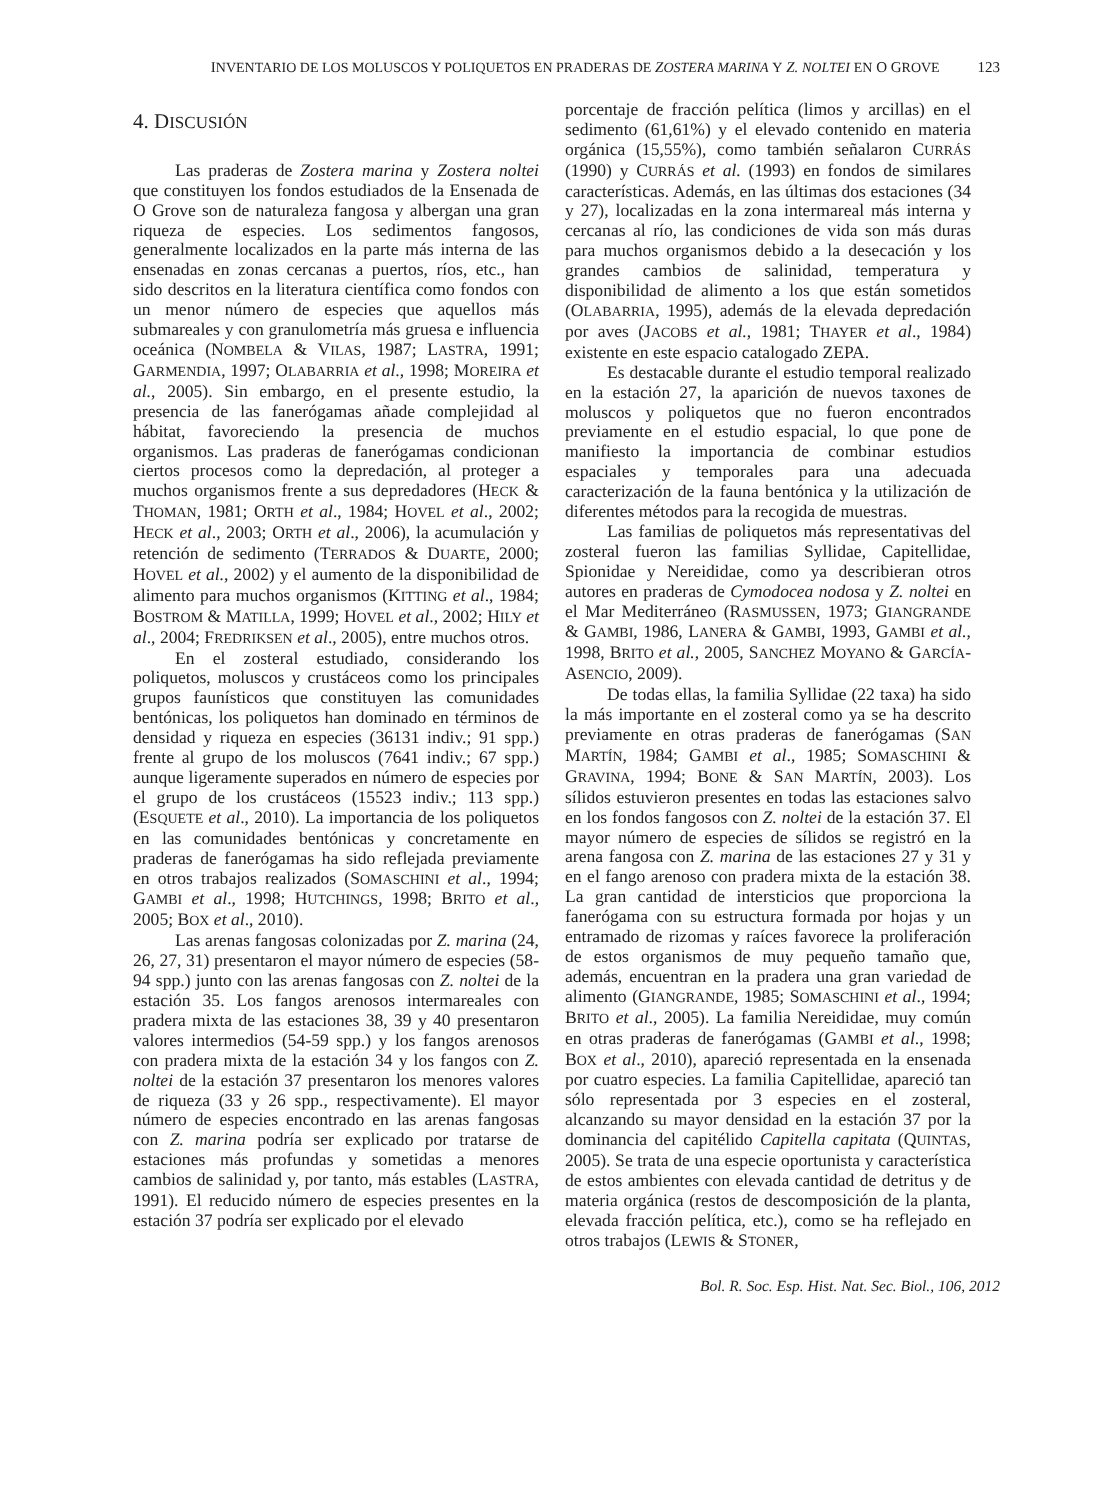INVENTARIO DE LOS MOLUSCOS Y POLIQUETOS EN PRADERAS DE ZOSTERA MARINA Y Z. NOLTEI EN O GROVE 123
4. DISCUSIÓN
Las praderas de Zostera marina y Zostera noltei que constituyen los fondos estudiados de la Ensenada de O Grove son de naturaleza fangosa y albergan una gran riqueza de especies. Los sedimentos fangosos, generalmente localizados en la parte más interna de las ensenadas en zonas cercanas a puertos, ríos, etc., han sido descritos en la literatura científica como fondos con un menor número de especies que aquellos más submareales y con granulometría más gruesa e influencia oceánica (NOMBELA & VILAS, 1987; LASTRA, 1991; GARMENDIA, 1997; OLABARRIA et al., 1998; MOREIRA et al., 2005). Sin embargo, en el presente estudio, la presencia de las fanerógamas añade complejidad al hábitat, favoreciendo la presencia de muchos organismos. Las praderas de fanerógamas condicionan ciertos procesos como la depredación, al proteger a muchos organismos frente a sus depredadores (HECK & THOMAN, 1981; ORTH et al., 1984; HOVEL et al., 2002; HECK et al., 2003; ORTH et al., 2006), la acumulación y retención de sedimento (TERRADOS & DUARTE, 2000; HOVEL et al., 2002) y el aumento de la disponibilidad de alimento para muchos organismos (KITTING et al., 1984; BOSTROM & MATILLA, 1999; HOVEL et al., 2002; HILY et al., 2004; FREDRIKSEN et al., 2005), entre muchos otros.
En el zosteral estudiado, considerando los poliquetos, moluscos y crustáceos como los principales grupos faunísticos que constituyen las comunidades bentónicas, los poliquetos han dominado en términos de densidad y riqueza en especies (36131 indiv.; 91 spp.) frente al grupo de los moluscos (7641 indiv.; 67 spp.) aunque ligeramente superados en número de especies por el grupo de los crustáceos (15523 indiv.; 113 spp.) (ESQUETE et al., 2010). La importancia de los poliquetos en las comunidades bentónicas y concretamente en praderas de fanerógamas ha sido reflejada previamente en otros trabajos realizados (SOMASCHINI et al., 1994; GAMBI et al., 1998; HUTCHINGS, 1998; BRITO et al., 2005; BOX et al., 2010).
Las arenas fangosas colonizadas por Z. marina (24, 26, 27, 31) presentaron el mayor número de especies (58-94 spp.) junto con las arenas fangosas con Z. noltei de la estación 35. Los fangos arenosos intermareales con pradera mixta de las estaciones 38, 39 y 40 presentaron valores intermedios (54-59 spp.) y los fangos arenosos con pradera mixta de la estación 34 y los fangos con Z. noltei de la estación 37 presentaron los menores valores de riqueza (33 y 26 spp., respectivamente). El mayor número de especies encontrado en las arenas fangosas con Z. marina podría ser explicado por tratarse de estaciones más profundas y sometidas a menores cambios de salinidad y, por tanto, más estables (LASTRA, 1991). El reducido número de especies presentes en la estación 37 podría ser explicado por el elevado
porcentaje de fracción pelítica (limos y arcillas) en el sedimento (61,61%) y el elevado contenido en materia orgánica (15,55%), como también señalaron CURRÁS (1990) y CURRÁS et al. (1993) en fondos de similares características. Además, en las últimas dos estaciones (34 y 27), localizadas en la zona intermareal más interna y cercanas al río, las condiciones de vida son más duras para muchos organismos debido a la desecación y los grandes cambios de salinidad, temperatura y disponibilidad de alimento a los que están sometidos (OLABARRIA, 1995), además de la elevada depredación por aves (JACOBS et al., 1981; THAYER et al., 1984) existente en este espacio catalogado ZEPA.
Es destacable durante el estudio temporal realizado en la estación 27, la aparición de nuevos taxones de moluscos y poliquetos que no fueron encontrados previamente en el estudio espacial, lo que pone de manifiesto la importancia de combinar estudios espaciales y temporales para una adecuada caracterización de la fauna bentónica y la utilización de diferentes métodos para la recogida de muestras.
Las familias de poliquetos más representativas del zosteral fueron las familias Syllidae, Capitellidae, Spionidae y Nereididae, como ya describieran otros autores en praderas de Cymodocea nodosa y Z. noltei en el Mar Mediterráneo (RASMUSSEN, 1973; GIANGRANDE & GAMBI, 1986, LANERA & GAMBI, 1993, GAMBI et al., 1998, BRITO et al., 2005, SANCHEZ MOYANO & GARCÍA-ASENCIO, 2009).
De todas ellas, la familia Syllidae (22 taxa) ha sido la más importante en el zosteral como ya se ha descrito previamente en otras praderas de fanerógamas (SAN MARTÍN, 1984; GAMBI et al., 1985; SOMASCHINI & GRAVINA, 1994; BONE & SAN MARTÍN, 2003). Los sílidos estuvieron presentes en todas las estaciones salvo en los fondos fangosos con Z. noltei de la estación 37. El mayor número de especies de sílidos se registró en la arena fangosa con Z. marina de las estaciones 27 y 31 y en el fango arenoso con pradera mixta de la estación 38. La gran cantidad de intersticios que proporciona la fanerógama con su estructura formada por hojas y un entramado de rizomas y raíces favorece la proliferación de estos organismos de muy pequeño tamaño que, además, encuentran en la pradera una gran variedad de alimento (GIANGRANDE, 1985; SOMASCHINI et al., 1994; BRITO et al., 2005). La familia Nereididae, muy común en otras praderas de fanerógamas (GAMBI et al., 1998; BOX et al., 2010), apareció representada en la ensenada por cuatro especies. La familia Capitellidae, apareció tan sólo representada por 3 especies en el zosteral, alcanzando su mayor densidad en la estación 37 por la dominancia del capitélido Capitella capitata (QUINTAS, 2005). Se trata de una especie oportunista y característica de estos ambientes con elevada cantidad de detritus y de materia orgánica (restos de descomposición de la planta, elevada fracción pelítica, etc.), como se ha reflejado en otros trabajos (LEWIS & STONER,
Bol. R. Soc. Esp. Hist. Nat. Sec. Biol., 106, 2012